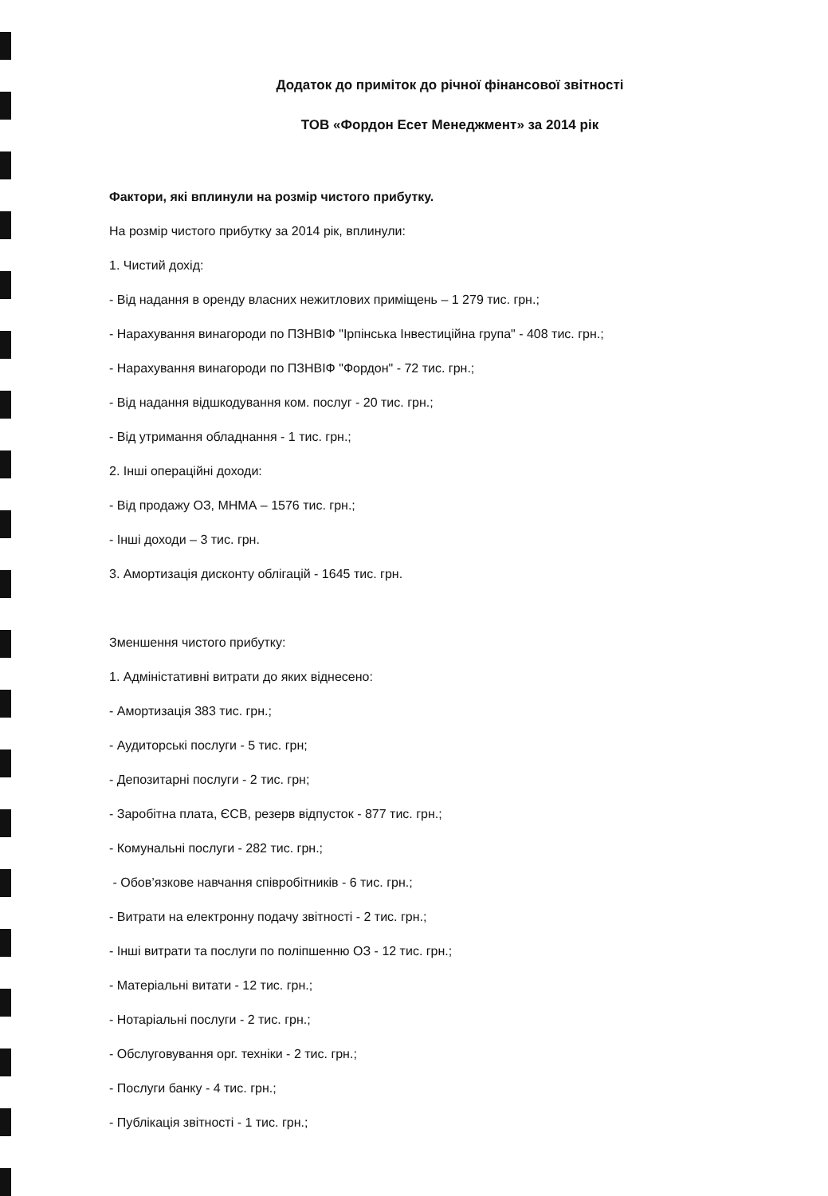Додаток до приміток до річної фінансової звітності
ТОВ «Фордон Есет Менеджмент» за 2014 рік
Фактори, які вплинули на розмір чистого прибутку.
На розмір чистого прибутку за 2014 рік, вплинули:
1. Чистий дохід:
- Від надання в оренду власних нежитлових приміщень – 1 279 тис. грн.;
- Нарахування винагороди по ПЗНВІФ "Ірпінська Інвестиційна група" - 408 тис. грн.;
- Нарахування винагороди по ПЗНВІФ "Фордон" - 72 тис. грн.;
- Від надання відшкодування ком. послуг - 20 тис. грн.;
- Від утримання обладнання - 1 тис. грн.;
2. Інші операційні доходи:
- Від продажу ОЗ, МНМА – 1576 тис. грн.;
- Інші доходи – 3 тис. грн.
3. Амортизація дисконту облігацій - 1645 тис. грн.
Зменшення чистого прибутку:
1. Адміністативні витрати до яких віднесено:
- Амортизація 383 тис. грн.;
- Аудиторські послуги - 5 тис. грн;
- Депозитарні послуги - 2 тис. грн;
- Заробітна плата, ЄСВ, резерв відпусток - 877 тис. грн.;
- Комунальні послуги - 282 тис. грн.;
- Обов’язкове навчання співробітників - 6 тис. грн.;
- Витрати на електронну подачу звітності - 2 тис. грн.;
- Інші витрати та послуги по поліпшенню ОЗ - 12 тис. грн.;
- Матеріальні витати - 12 тис. грн.;
- Нотаріальні послуги - 2 тис. грн.;
- Обслуговування орг. техніки - 2 тис. грн.;
- Послуги банку - 4 тис. грн.;
- Публікація звітності - 1 тис. грн.;